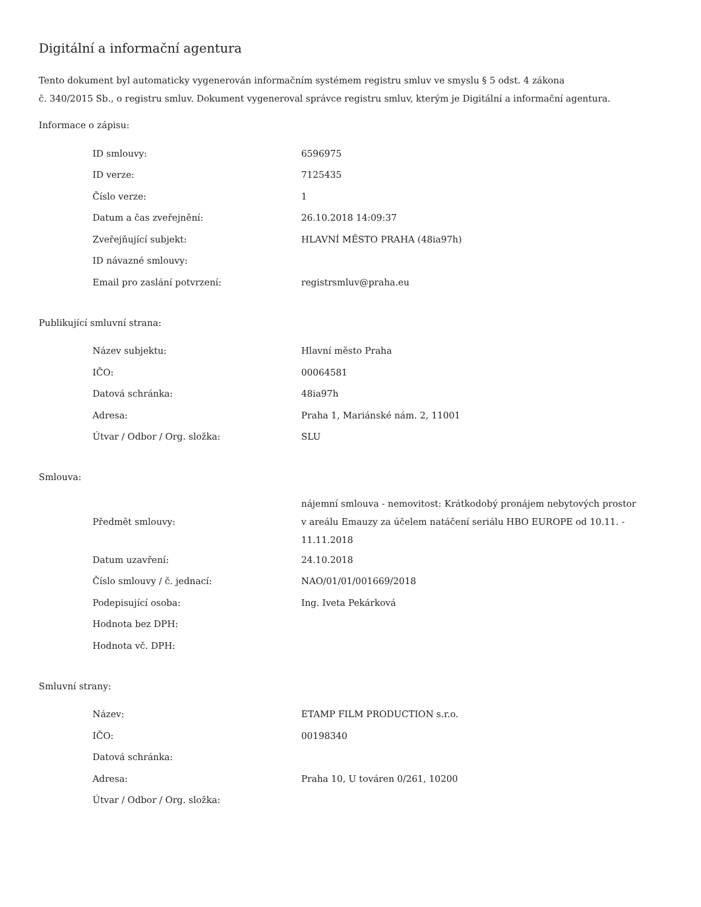Digitální a informační agentura
Tento dokument byl automaticky vygenerován informačním systémem registru smluv ve smyslu § 5 odst. 4 zákona
č. 340/2015 Sb., o registru smluv. Dokument vygeneroval správce registru smluv, kterým je Digitální a informační agentura.
Informace o zápisu:
| ID smlouvy: | 6596975 |
| ID verze: | 7125435 |
| Číslo verze: | 1 |
| Datum a čas zveřejnění: | 26.10.2018 14:09:37 |
| Zveřejňující subjekt: | HLAVNÍ MĚSTO PRAHA (48ia97h) |
| ID návazné smlouvy: | |
| Email pro zaslání potvrzení: | registrsmluv@praha.eu |
Publikující smluvní strana:
| Název subjektu: | Hlavní město Praha |
| IČO: | 00064581 |
| Datová schránka: | 48ia97h |
| Adresa: | Praha 1, Mariánské nám. 2, 11001 |
| Útvar / Odbor / Org. složka: | SLU |
Smlouva:
| Předmět smlouvy: | nájemní smlouva - nemovitost: Krátkodobý pronájem nebytových prostor v areálu Emauzy za účelem natáčení seriálu HBO EUROPE od 10.11. - 11.11.2018 |
| Datum uzavření: | 24.10.2018 |
| Číslo smlouvy / č. jednací: | NAO/01/01/001669/2018 |
| Podepisující osoba: | Ing. Iveta Pekárková |
| Hodnota bez DPH: | |
| Hodnota vč. DPH: | |
Smluvní strany:
| Název: | ETAMP FILM PRODUCTION s.r.o. |
| IČO: | 00198340 |
| Datová schránka: | |
| Adresa: | Praha 10, U továren 0/261, 10200 |
| Útvar / Odbor / Org. složka: | |